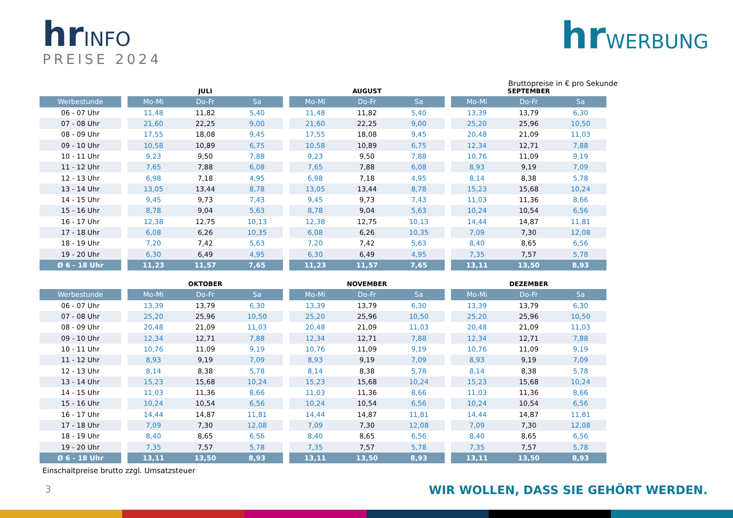hrINFO
PREISE 2024
hrWERBUNG
Bruttopreise in € pro Sekunde
| | | JULI | | | | AUGUST | | | | SEPTEMBER | | |
| --- | --- | --- | --- | --- | --- | --- | --- | --- | --- | --- | --- | --- |
| Werbestunde | | Mo-Mi | Do-Fr | Sa | | Mo-Mi | Do-Fr | Sa | | Mo-Mi | Do-Fr | Sa |
| 06 - 07 Uhr | | 11,48 | 11,82 | 5,40 | | 11,48 | 11,82 | 5,40 | | 13,39 | 13,79 | 6,30 |
| 07 - 08 Uhr | | 21,60 | 22,25 | 9,00 | | 21,60 | 22,25 | 9,00 | | 25,20 | 25,96 | 10,50 |
| 08 - 09 Uhr | | 17,55 | 18,08 | 9,45 | | 17,55 | 18,08 | 9,45 | | 20,48 | 21,09 | 11,03 |
| 09 - 10 Uhr | | 10,58 | 10,89 | 6,75 | | 10,58 | 10,89 | 6,75 | | 12,34 | 12,71 | 7,88 |
| 10 - 11 Uhr | | 9,23 | 9,50 | 7,88 | | 9,23 | 9,50 | 7,88 | | 10,76 | 11,09 | 9,19 |
| 11 - 12 Uhr | | 7,65 | 7,88 | 6,08 | | 7,65 | 7,88 | 6,08 | | 8,93 | 9,19 | 7,09 |
| 12 - 13 Uhr | | 6,98 | 7,18 | 4,95 | | 6,98 | 7,18 | 4,95 | | 8,14 | 8,38 | 5,78 |
| 13 - 14 Uhr | | 13,05 | 13,44 | 8,78 | | 13,05 | 13,44 | 8,78 | | 15,23 | 15,68 | 10,24 |
| 14 - 15 Uhr | | 9,45 | 9,73 | 7,43 | | 9,45 | 9,73 | 7,43 | | 11,03 | 11,36 | 8,66 |
| 15 - 16 Uhr | | 8,78 | 9,04 | 5,63 | | 8,78 | 9,04 | 5,63 | | 10,24 | 10,54 | 6,56 |
| 16 - 17 Uhr | | 12,38 | 12,75 | 10,13 | | 12,38 | 12,75 | 10,13 | | 14,44 | 14,87 | 11,81 |
| 17 - 18 Uhr | | 6,08 | 6,26 | 10,35 | | 6,08 | 6,26 | 10,35 | | 7,09 | 7,30 | 12,08 |
| 18 - 19 Uhr | | 7,20 | 7,42 | 5,63 | | 7,20 | 7,42 | 5,63 | | 8,40 | 8,65 | 6,56 |
| 19 - 20 Uhr | | 6,30 | 6,49 | 4,95 | | 6,30 | 6,49 | 4,95 | | 7,35 | 7,57 | 5,78 |
| Ø 6 - 18 Uhr | | 11,23 | 11,57 | 7,65 | | 11,23 | 11,57 | 7,65 | | 13,11 | 13,50 | 8,93 |
| | | OKTOBER | | | | NOVEMBER | | | | DEZEMBER | | |
| Werbestunde | | Mo-Mi | Do-Fr | Sa | | Mo-Mi | Do-Fr | Sa | | Mo-Mi | Do-Fr | Sa |
| 06 - 07 Uhr | | 13,39 | 13,79 | 6,30 | | 13,39 | 13,79 | 6,30 | | 13,39 | 13,79 | 6,30 |
| 07 - 08 Uhr | | 25,20 | 25,96 | 10,50 | | 25,20 | 25,96 | 10,50 | | 25,20 | 25,96 | 10,50 |
| 08 - 09 Uhr | | 20,48 | 21,09 | 11,03 | | 20,48 | 21,09 | 11,03 | | 20,48 | 21,09 | 11,03 |
| 09 - 10 Uhr | | 12,34 | 12,71 | 7,88 | | 12,34 | 12,71 | 7,88 | | 12,34 | 12,71 | 7,88 |
| 10 - 11 Uhr | | 10,76 | 11,09 | 9,19 | | 10,76 | 11,09 | 9,19 | | 10,76 | 11,09 | 9,19 |
| 11 - 12 Uhr | | 8,93 | 9,19 | 7,09 | | 8,93 | 9,19 | 7,09 | | 8,93 | 9,19 | 7,09 |
| 12 - 13 Uhr | | 8,14 | 8,38 | 5,78 | | 8,14 | 8,38 | 5,78 | | 8,14 | 8,38 | 5,78 |
| 13 - 14 Uhr | | 15,23 | 15,68 | 10,24 | | 15,23 | 15,68 | 10,24 | | 15,23 | 15,68 | 10,24 |
| 14 - 15 Uhr | | 11,03 | 11,36 | 8,66 | | 11,03 | 11,36 | 8,66 | | 11,03 | 11,36 | 8,66 |
| 15 - 16 Uhr | | 10,24 | 10,54 | 6,56 | | 10,24 | 10,54 | 6,56 | | 10,24 | 10,54 | 6,56 |
| 16 - 17 Uhr | | 14,44 | 14,87 | 11,81 | | 14,44 | 14,87 | 11,81 | | 14,44 | 14,87 | 11,81 |
| 17 - 18 Uhr | | 7,09 | 7,30 | 12,08 | | 7,09 | 7,30 | 12,08 | | 7,09 | 7,30 | 12,08 |
| 18 - 19 Uhr | | 8,40 | 8,65 | 6,56 | | 8,40 | 8,65 | 6,56 | | 8,40 | 8,65 | 6,56 |
| 19 - 20 Uhr | | 7,35 | 7,57 | 5,78 | | 7,35 | 7,57 | 5,78 | | 7,35 | 7,57 | 5,78 |
| Ø 6 - 18 Uhr | | 13,11 | 13,50 | 8,93 | | 13,11 | 13,50 | 8,93 | | 13,11 | 13,50 | 8,93 |
Einschaltpreise brutto zzgl. Umsatzsteuer
3
WIR WOLLEN, DASS SIE GEHÖRT WERDEN.